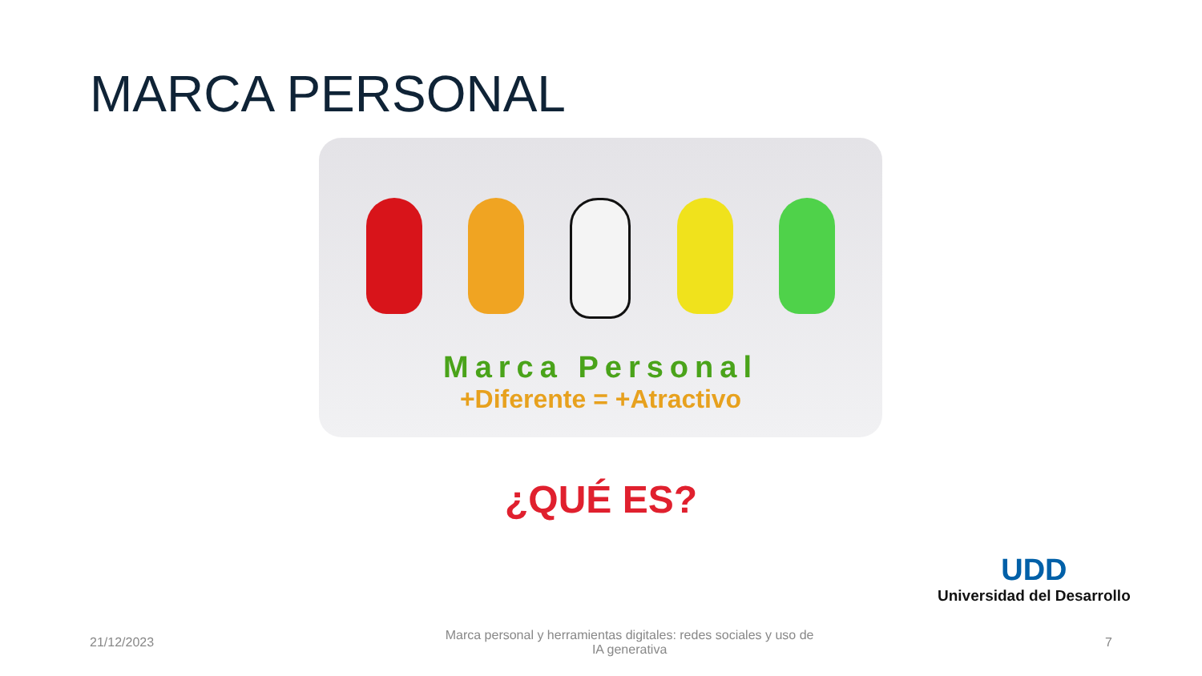MARCA PERSONAL
Marca Personal
+Diferente = +Atractivo
¿QUÉ ES?
UDD
Universidad del Desarrollo
21/12/2023 Marca personal y herramientas digitales: redes sociales y uso de IA generativa 7